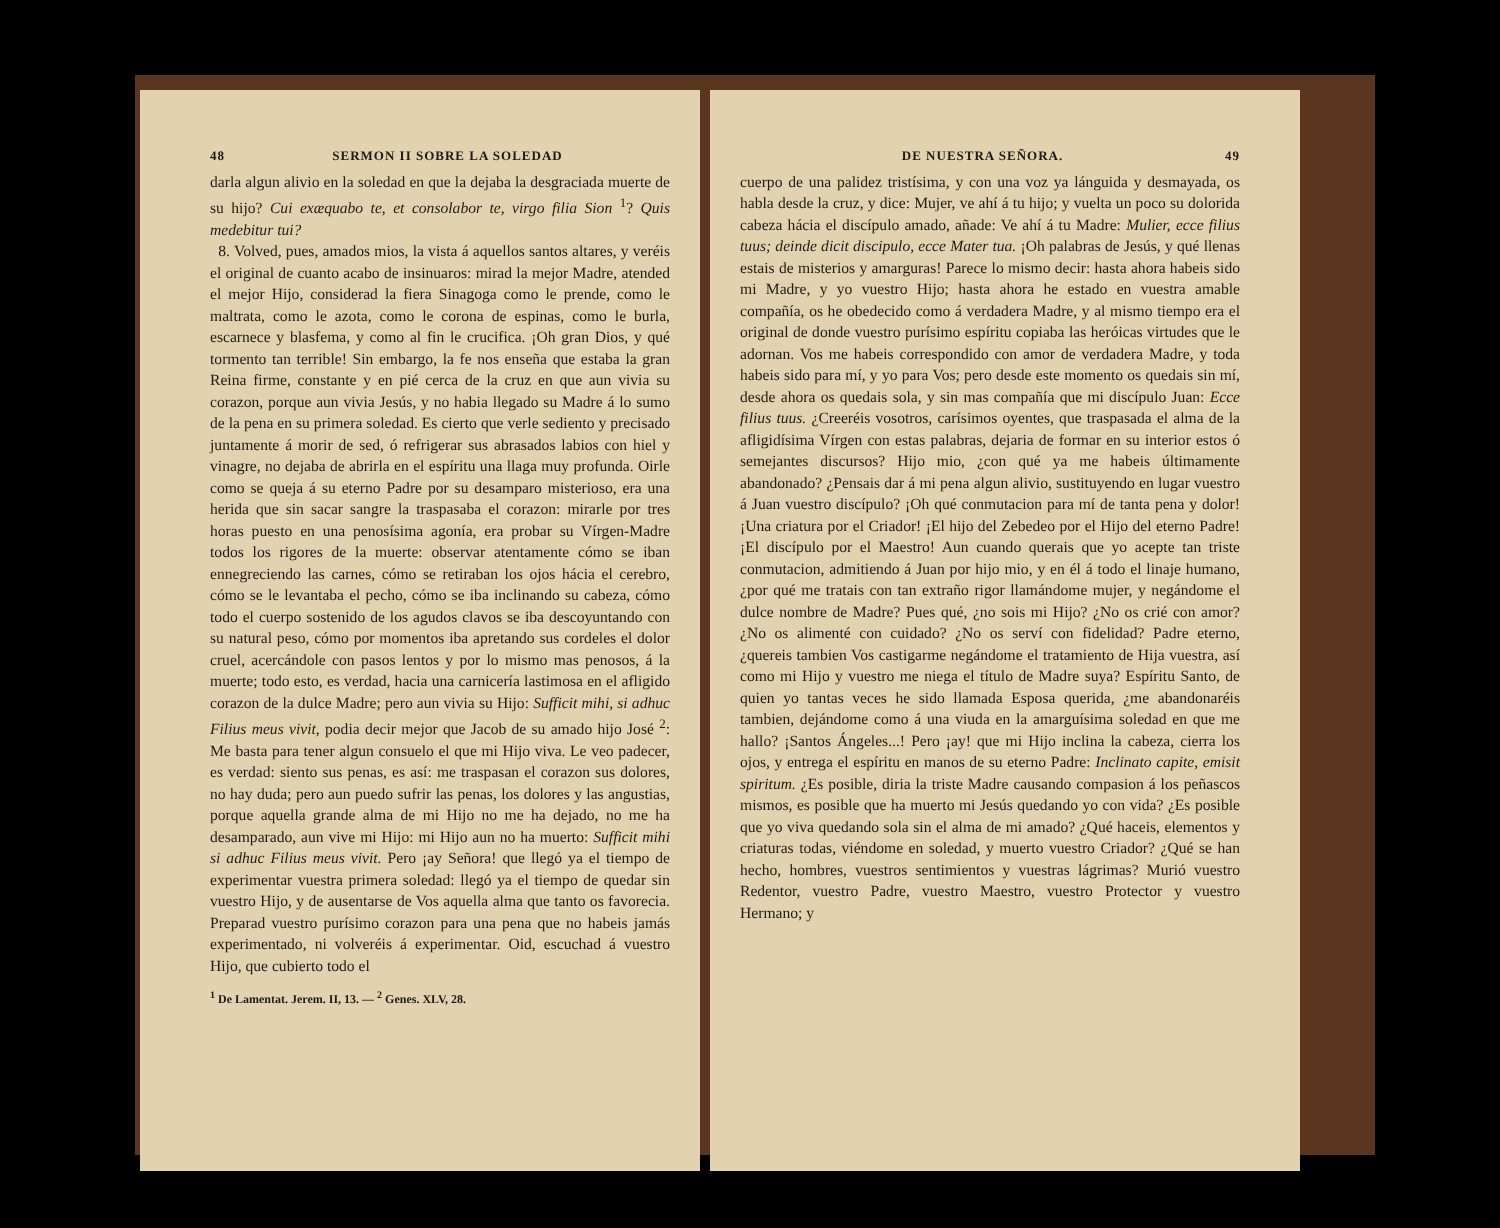48 SERMON II SOBRE LA SOLEDAD
darla algun alivio en la soledad en que la dejaba la desgraciada muerte de su hijo? Cui exæquabo te, et consolabor te, virgo filia Sion <sup>1</sup>? Quis medebitur tui?
8. Volved, pues, amados mios, la vista á aquellos santos altares, y veréis el original de cuanto acabo de insinuaros: mirad la mejor Madre, atended el mejor Hijo, considerad la fiera Sinagoga como le prende, como le maltrata, como le azota, como le corona de espinas, como le burla, escarnece y blasfema, y como al fin le crucifica. ¡Oh gran Dios, y qué tormento tan terrible! Sin embargo, la fe nos enseña que estaba la gran Reina firme, constante y en pié cerca de la cruz en que aun vivia su corazon, porque aun vivia Jesús, y no habia llegado su Madre á lo sumo de la pena en su primera soledad. Es cierto que verle sediento y precisado juntamente á morir de sed, ó refrigerar sus abrasados labios con hiel y vinagre, no dejaba de abrirla en el espíritu una llaga muy profunda. Oirle como se queja á su eterno Padre por su desamparo misterioso, era una herida que sin sacar sangre la traspasaba el corazon: mirarle por tres horas puesto en una penosísima agonía, era probar su Vírgen-Madre todos los rigores de la muerte: observar atentamente cómo se iban ennegreciendo las carnes, cómo se retiraban los ojos hácia el cerebro, cómo se le levantaba el pecho, cómo se iba inclinando su cabeza, cómo todo el cuerpo sostenido de los agudos clavos se iba descoyuntando con su natural peso, cómo por momentos iba apretando sus cordeles el dolor cruel, acercándole con pasos lentos y por lo mismo mas penosos, á la muerte; todo esto, es verdad, hacia una carnicería lastimosa en el afligido corazon de la dulce Madre; pero aun vivia su Hijo: Sufficit mihi, si adhuc Filius meus vivit, podia decir mejor que Jacob de su amado hijo José <sup>2</sup>: Me basta para tener algun consuelo el que mi Hijo viva. Le veo padecer, es verdad: siento sus penas, es así: me traspasan el corazon sus dolores, no hay duda; pero aun puedo sufrir las penas, los dolores y las angustias, porque aquella grande alma de mi Hijo no me ha dejado, no me ha desamparado, aun vive mi Hijo: mi Hijo aun no ha muerto: Sufficit mihi si adhuc Filius meus vivit. Pero ¡ay Señora! que llegó ya el tiempo de experimentar vuestra primera soledad: llegó ya el tiempo de quedar sin vuestro Hijo, y de ausentarse de Vos aquella alma que tanto os favorecia. Preparad vuestro purísimo corazon para una pena que no habeis jamás experimentado, ni volveréis á experimentar. Oid, escuchad á vuestro Hijo, que cubierto todo el
<sup>1</sup> De Lamentat. Jerem. II, 13. — <sup>2</sup> Genes. XLV, 28.
DE NUESTRA SEÑORA. 49
cuerpo de una palidez tristísima, y con una voz ya lánguida y desmayada, os habla desde la cruz, y dice: Mujer, ve ahí á tu hijo; y vuelta un poco su dolorida cabeza hácia el discípulo amado, añade: Ve ahí á tu Madre: Mulier, ecce filius tuus; deinde dicit discipulo, ecce Mater tua. ¡Oh palabras de Jesús, y qué llenas estais de misterios y amarguras! Parece lo mismo decir: hasta ahora habeis sido mi Madre, y yo vuestro Hijo; hasta ahora he estado en vuestra amable compañía, os he obedecido como á verdadera Madre, y al mismo tiempo era el original de donde vuestro purísimo espíritu copiaba las heróicas virtudes que le adornan. Vos me habeis correspondido con amor de verdadera Madre, y toda habeis sido para mí, y yo para Vos; pero desde este momento os quedais sin mí, desde ahora os quedais sola, y sin mas compañía que mi discípulo Juan: Ecce filius tuus. ¿Creeréis vosotros, carísimos oyentes, que traspasada el alma de la afligidísima Vírgen con estas palabras, dejaria de formar en su interior estos ó semejantes discursos? Hijo mio, ¿con qué ya me habeis últimamente abandonado? ¿Pensais dar á mi pena algun alivio, sustituyendo en lugar vuestro á Juan vuestro discípulo? ¡Oh qué conmutacion para mí de tanta pena y dolor! ¡Una criatura por el Criador! ¡El hijo del Zebedeo por el Hijo del eterno Padre! ¡El discípulo por el Maestro! Aun cuando querais que yo acepte tan triste conmutacion, admitiendo á Juan por hijo mio, y en él á todo el linaje humano, ¿por qué me tratais con tan extraño rigor llamándome mujer, y negándome el dulce nombre de Madre? Pues qué, ¿no sois mi Hijo? ¿No os crié con amor? ¿No os alimenté con cuidado? ¿No os serví con fidelidad? Padre eterno, ¿quereis tambien Vos castigarme negándome el tratamiento de Hija vuestra, así como mi Hijo y vuestro me niega el título de Madre suya? Espíritu Santo, de quien yo tantas veces he sido llamada Esposa querida, ¿me abandonaréis tambien, dejándome como á una viuda en la amarguísima soledad en que me hallo? ¡Santos Ángeles...! Pero ¡ay! que mi Hijo inclina la cabeza, cierra los ojos, y entrega el espíritu en manos de su eterno Padre: Inclinato capite, emisit spiritum. ¿Es posible, diria la triste Madre causando compasion á los peñascos mismos, es posible que ha muerto mi Jesús quedando yo con vida? ¿Es posible que yo viva quedando sola sin el alma de mi amado? ¿Qué haceis, elementos y criaturas todas, viéndome en soledad, y muerto vuestro Criador? ¿Qué se han hecho, hombres, vuestros sentimientos y vuestras lágrimas? Murió vuestro Redentor, vuestro Padre, vuestro Maestro, vuestro Protector y vuestro Hermano; y